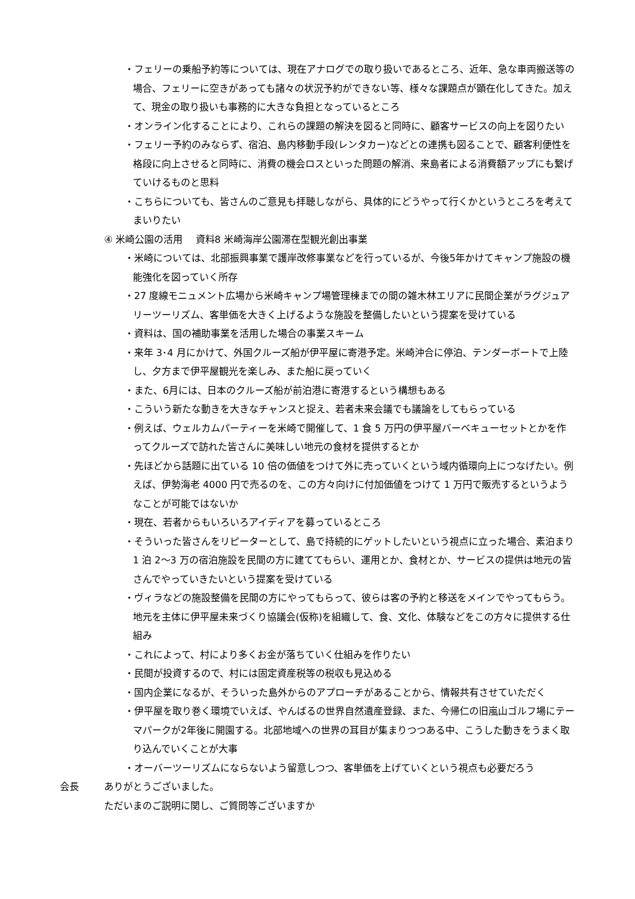・フェリーの乗船予約等については、現在アナログでの取り扱いであるところ、近年、急な車両搬送等の場合、フェリーに空きがあっても諸々の状況予約ができない等、様々な課題点が顕在化してきた。加えて、現金の取り扱いも事務的に大きな負担となっているところ
・オンライン化することにより、これらの課題の解決を図ると同時に、顧客サービスの向上を図りたい
・フェリー予約のみならず、宿泊、島内移動手段(レンタカー)などとの連携も図ることで、顧客利便性を格段に向上させると同時に、消費の機会ロスといった問題の解消、来島者による消費額アップにも繋げていけるものと思料
・こちらについても、皆さんのご意見も拝聴しながら、具体的にどうやって行くかというところを考えてまいりたい
④ 米崎公園の活用　 資料8 米崎海岸公園滞在型観光創出事業
・米崎については、北部振興事業で護岸改修事業などを行っているが、今後5年かけてキャンプ施設の機能強化を図っていく所存
・27 度線モニュメント広場から米崎キャンプ場管理棟までの間の雑木林エリアに民間企業がラグジュアリーツーリズム、客単価を大きく上げるような施設を整備したいという提案を受けている
・資料は、国の補助事業を活用した場合の事業スキーム
・来年 3･4 月にかけて、外国クルーズ船が伊平屋に寄港予定。米崎沖合に停泊、テンダーボートで上陸し、夕方まで伊平屋観光を楽しみ、また船に戻っていく
・また、6月には、日本のクルーズ船が前泊港に寄港するという構想もある
・こういう新たな動きを大きなチャンスと捉え、若者未来会議でも議論をしてもらっている
・例えば、ウェルカムパーティーを米崎で開催して、1 食 5 万円の伊平屋バーベキューセットとかを作ってクルーズで訪れた皆さんに美味しい地元の食材を提供するとか
・先ほどから話題に出ている 10 倍の価値をつけて外に売っていくという域内循環向上につなげたい。例えば、伊勢海老 4000 円で売るのを、この方々向けに付加価値をつけて 1 万円で販売するというようなことが可能ではないか
・現在、若者からもいろいろアイディアを募っているところ
・そういった皆さんをリピーターとして、島で持続的にゲットしたいという視点に立った場合、素泊まり 1 泊 2〜3 万の宿泊施設を民間の方に建ててもらい、運用とか、食材とか、サービスの提供は地元の皆さんでやっていきたいという提案を受けている
・ヴィラなどの施設整備を民間の方にやってもらって、彼らは客の予約と移送をメインでやってもらう。地元を主体に伊平屋未来づくり協議会(仮称)を組織して、食、文化、体験などをこの方々に提供する仕組み
・これによって、村により多くお金が落ちていく仕組みを作りたい
・民間が投資するので、村には固定資産税等の税収も見込める
・国内企業になるが、そういった島外からのアプローチがあることから、情報共有させていただく
・伊平屋を取り巻く環境でいえば、やんばるの世界自然遺産登録、また、今帰仁の旧嵐山ゴルフ場にテーマパークが2年後に開園する。北部地域への世界の耳目が集まりつつある中、こうした動きをうまく取り込んでいくことが大事
・オーバーツーリズムにならないよう留意しつつ、客単価を上げていくという視点も必要だろう
会長 ありがとうございました。
ただいまのご説明に関し、ご質問等ございますか